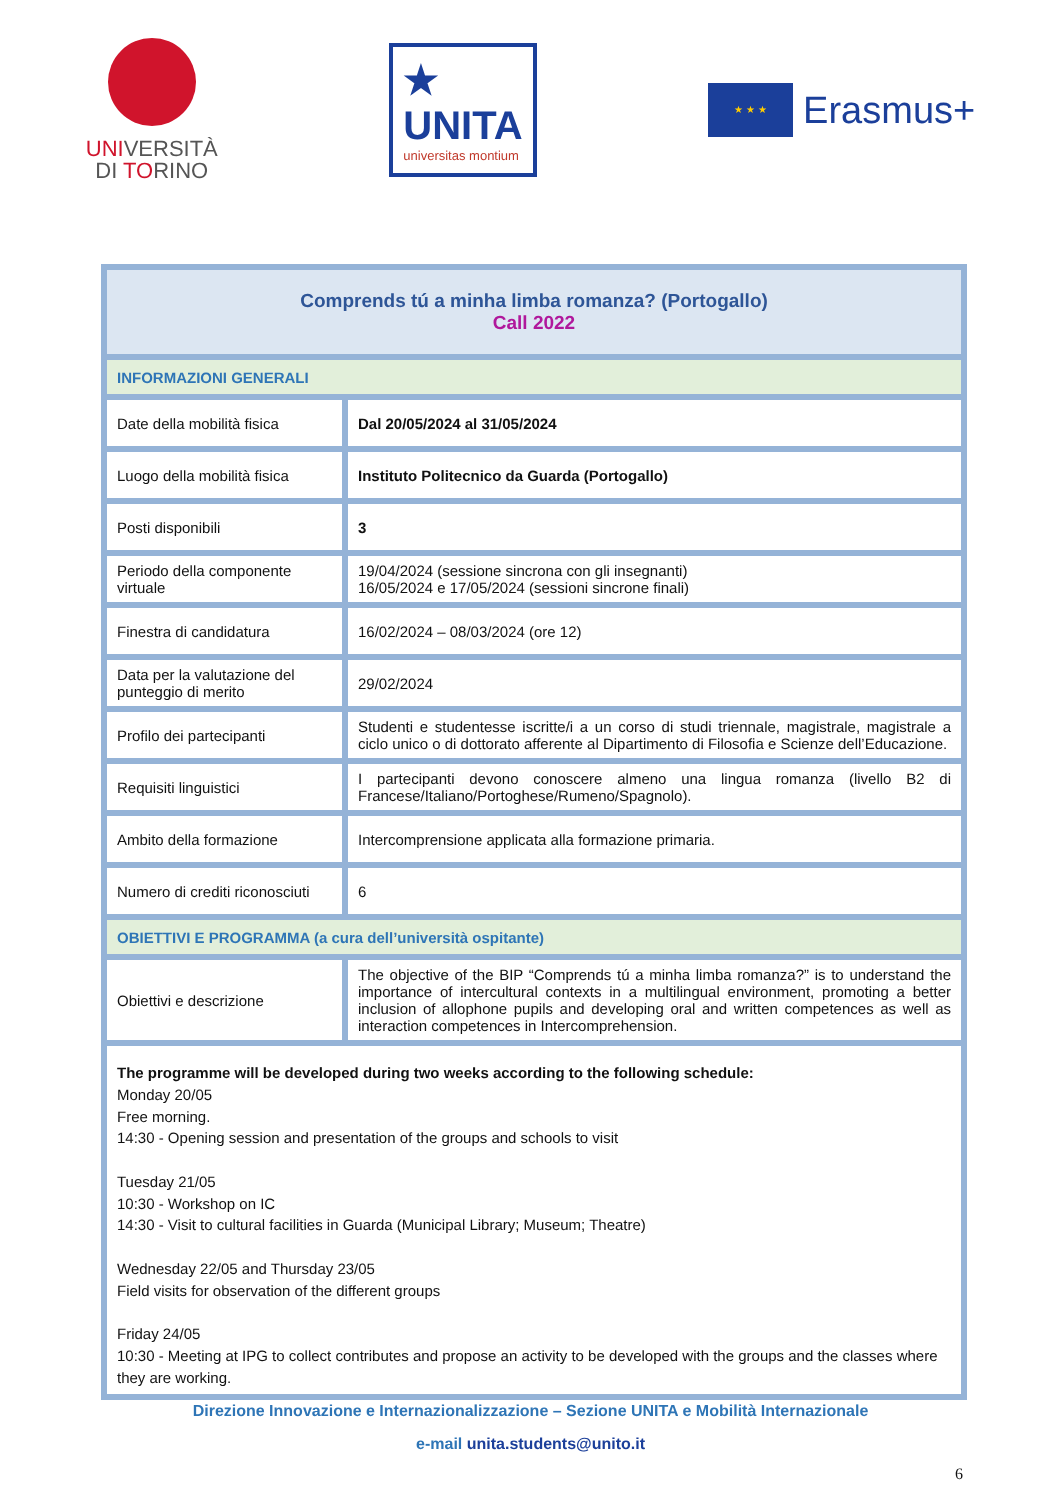UNIVERSITÀ
DI TORINO
★
UNITA
universitas montium
★ ★ ★
Erasmus+
| Comprends tú a minha limba romanza? (Portogallo) Call 2022 | |
| INFORMAZIONI GENERALI | |
| Date della mobilità fisica | Dal 20/05/2024 al 31/05/2024 |
| Luogo della mobilità fisica | Instituto Politecnico da Guarda (Portogallo) |
| Posti disponibili | 3 |
| Periodo della componente virtuale | 19/04/2024 (sessione sincrona con gli insegnanti) 16/05/2024 e 17/05/2024 (sessioni sincrone finali) |
| Finestra di candidatura | 16/02/2024 – 08/03/2024 (ore 12) |
| Data per la valutazione del punteggio di merito | 29/02/2024 |
| Profilo dei partecipanti | Studenti e studentesse iscritte/i a un corso di studi triennale, magistrale, magistrale a ciclo unico o di dottorato afferente al Dipartimento di Filosofia e Scienze dell’Educazione. |
| Requisiti linguistici | I partecipanti devono conoscere almeno una lingua romanza (livello B2 di Francese/Italiano/Portoghese/Rumeno/Spagnolo). |
| Ambito della formazione | Intercomprensione applicata alla formazione primaria. |
| Numero di crediti riconosciuti | 6 |
| OBIETTIVI E PROGRAMMA (a cura dell’università ospitante) | |
| Obiettivi e descrizione | The objective of the BIP “Comprends tú a minha limba romanza?” is to understand the importance of intercultural contexts in a multilingual environment, promoting a better inclusion of allophone pupils and developing oral and written competences as well as interaction competences in Intercomprehension. |
| The programme will be developed during two weeks according to the following schedule: Monday 20/05 Free morning. 14:30 - Opening session and presentation of the groups and schools to visit Tuesday 21/05 10:30 - Workshop on IC 14:30 - Visit to cultural facilities in Guarda (Municipal Library; Museum; Theatre) Wednesday 22/05 and Thursday 23/05 Field visits for observation of the different groups Friday 24/05 10:30 - Meeting at IPG to collect contributes and propose an activity to be developed with the groups and the classes where they are working. | |
Direzione Innovazione e Internazionalizzazione – Sezione UNITA e Mobilità Internazionale
e-mail unita.students@unito.it
6